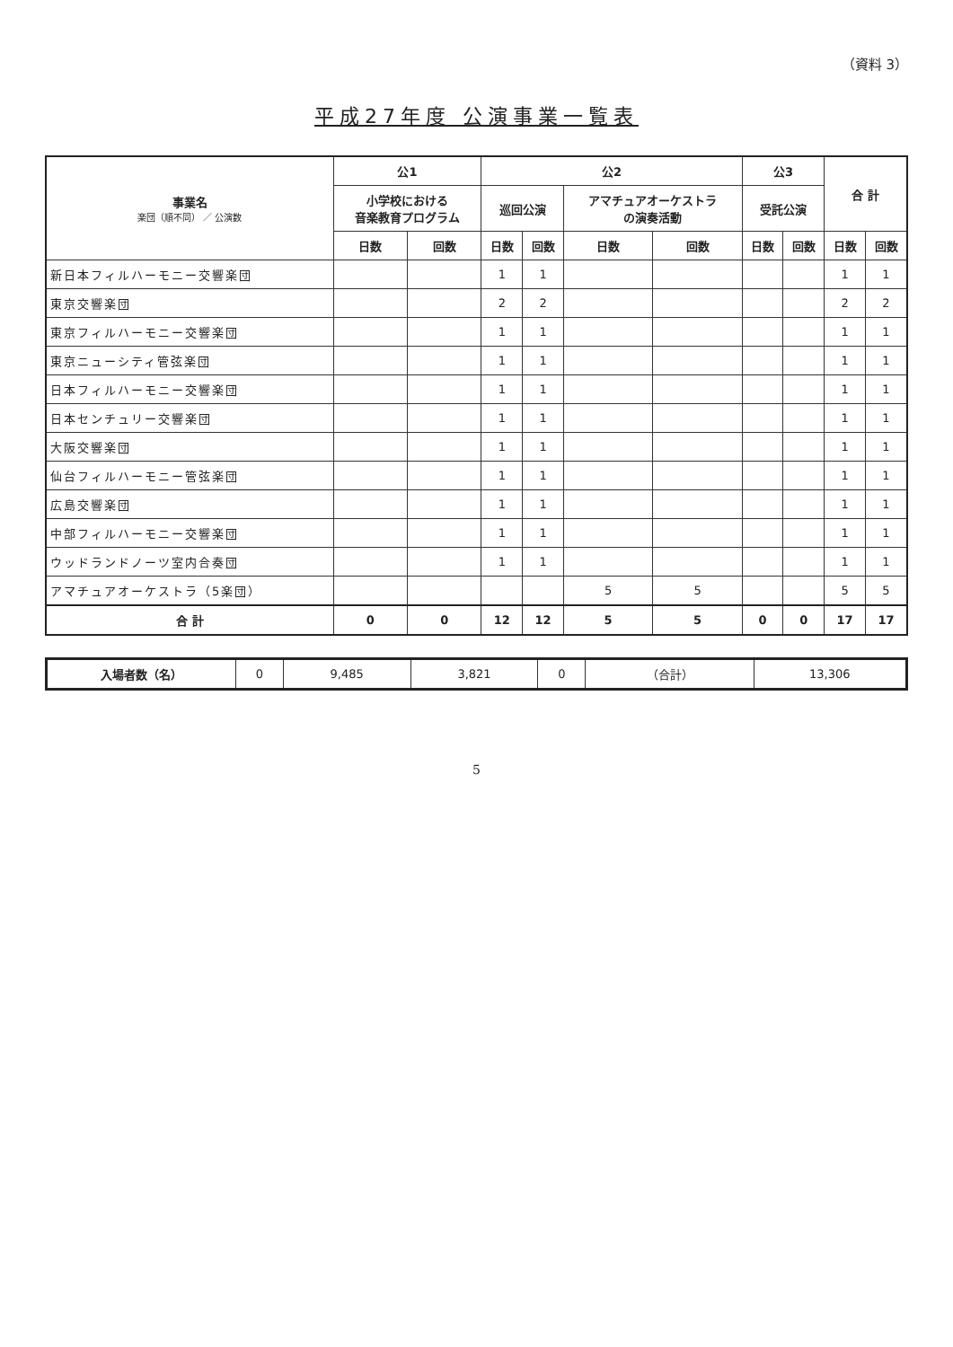（資料 3）
平成27年度 公演事業一覧表
| 事業名 楽団（順不同） ／ 公演数 | 公1 | | 公2 | | | | 公3 | | 合 計 | |
| --- | --- | --- | --- | --- | --- | --- | --- | --- | --- | --- |
| | 小学校における 音楽教育プログラム | | 巡回公演 | | アマチュアオーケストラ の演奏活動 | | 受託公演 | | | |
| | 日数 | 回数 | 日数 | 回数 | 日数 | 回数 | 日数 | 回数 | 日数 | 回数 |
| 新日本フィルハーモニー交響楽団 | | | 1 | 1 | | | | | 1 | 1 |
| 東京交響楽団 | | | 2 | 2 | | | | | 2 | 2 |
| 東京フィルハーモニー交響楽団 | | | 1 | 1 | | | | | 1 | 1 |
| 東京ニューシティ管弦楽団 | | | 1 | 1 | | | | | 1 | 1 |
| 日本フィルハーモニー交響楽団 | | | 1 | 1 | | | | | 1 | 1 |
| 日本センチュリー交響楽団 | | | 1 | 1 | | | | | 1 | 1 |
| 大阪交響楽団 | | | 1 | 1 | | | | | 1 | 1 |
| 仙台フィルハーモニー管弦楽団 | | | 1 | 1 | | | | | 1 | 1 |
| 広島交響楽団 | | | 1 | 1 | | | | | 1 | 1 |
| 中部フィルハーモニー交響楽団 | | | 1 | 1 | | | | | 1 | 1 |
| ウッドランドノーツ室内合奏団 | | | 1 | 1 | | | | | 1 | 1 |
| アマチュアオーケストラ（5楽団） | | | | | 5 | 5 | | | 5 | 5 |
| 合 計 | 0 | 0 | 12 | 12 | 5 | 5 | 0 | 0 | 17 | 17 |
| 入場者数（名） | 0 | 9,485 | 3,821 | 0 | （合計） | 13,306 |
5